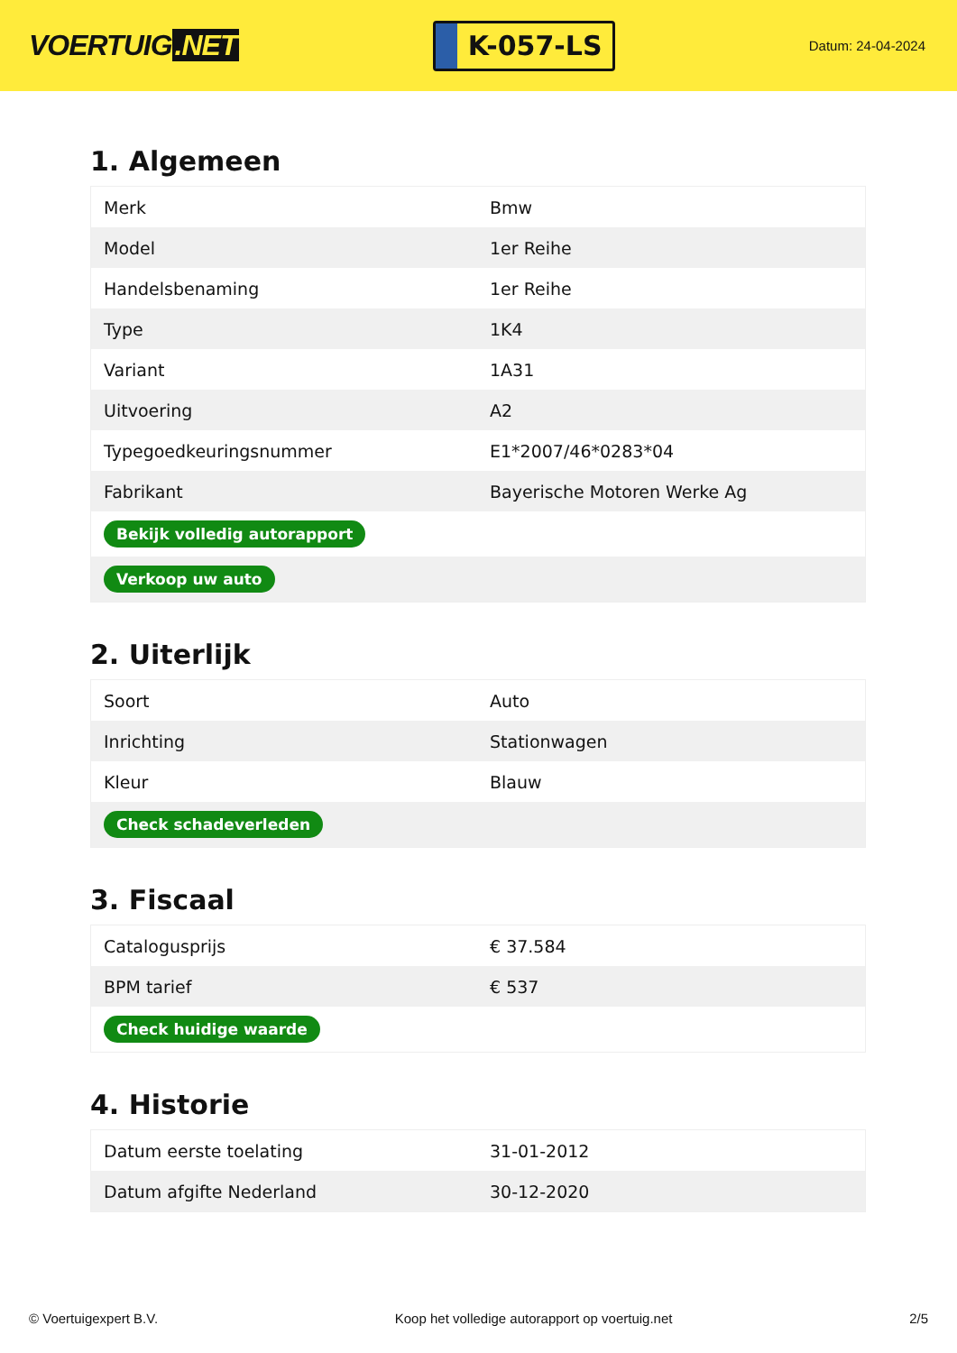VOERTUIG.NET
K-057-LS
Datum: 24-04-2024
1. Algemeen
| Merk | Bmw |
| Model | 1er Reihe |
| Handelsbenaming | 1er Reihe |
| Type | 1K4 |
| Variant | 1A31 |
| Uitvoering | A2 |
| Typegoedkeuringsnummer | E1*2007/46*0283*04 |
| Fabrikant | Bayerische Motoren Werke Ag |
| Bekijk volledig autorapport | |
| Verkoop uw auto | |
2. Uiterlijk
| Soort | Auto |
| Inrichting | Stationwagen |
| Kleur | Blauw |
| Check schadeverleden | |
3. Fiscaal
| Catalogusprijs | € 37.584 |
| BPM tarief | € 537 |
| Check huidige waarde | |
4. Historie
| Datum eerste toelating | 31-01-2012 |
| Datum afgifte Nederland | 30-12-2020 |
© Voertuigexpert B.V. Koop het volledige autorapport op voertuig.net 2/5